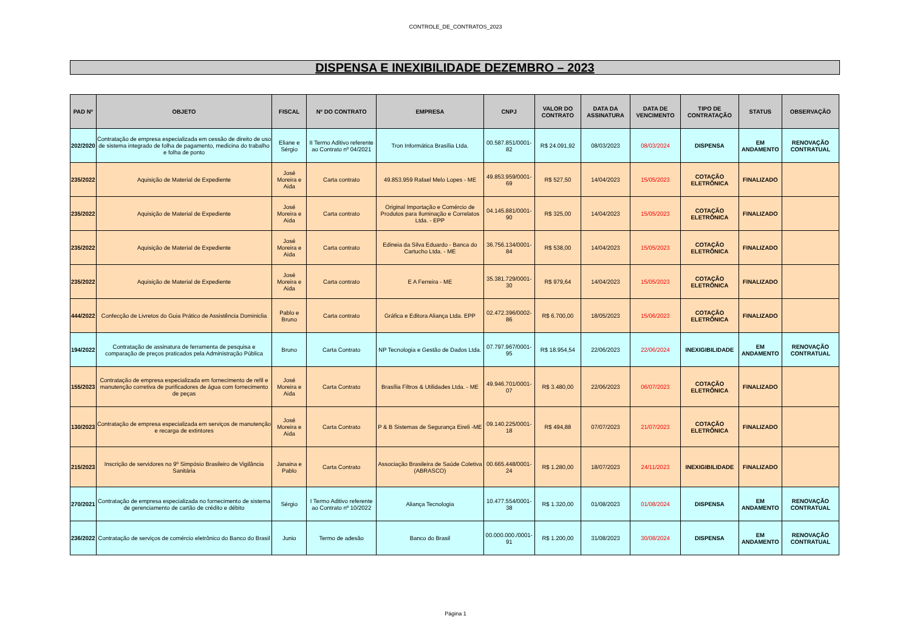CONTROLE_DE_CONTRATOS_2023
DISPENSA E INEXIBILIDADE DEZEMBRO – 2023
| PAD Nº | OBJETO | FISCAL | Nº DO CONTRATO | EMPRESA | CNPJ | VALOR DO CONTRATO | DATA DA ASSINATURA | DATA DE VENCIMENTO | TIPO DE CONTRATAÇÃO | STATUS | OBSERVAÇÃO |
| --- | --- | --- | --- | --- | --- | --- | --- | --- | --- | --- | --- |
| 202/2020 | Contratação de empresa especializada em cessão de direito de uso de sistema integrado de folha de pagamento, medicina do trabalho e folha de ponto | Eliane e Sérgio | II Termo Aditivo referente ao Contrato nº 04/2021 | Tron Informática Brasília Ltda. | 00.587.851/0001-82 | R$ 24.091,92 | 08/03/2023 | 08/03/2024 | DISPENSA | EM ANDAMENTO | RENOVAÇÃO CONTRATUAL |
| 235/2022 | Aquisição de Material de Expediente | José Moreira e Aida | Carta contrato | 49.853.959 Rafael Melo Lopes - ME | 49.853.959/0001-69 | R$ 527,50 | 14/04/2023 | 15/05/2023 | COTAÇÃO ELETRÔNICA | FINALIZADO | |
| 235/2022 | Aquisição de Material de Expediente | José Moreira e Aida | Carta contrato | Original Importação e Comércio de Produtos para Iluminação e Correlatos Ltda. - EPP | 04.145.881/0001-90 | R$ 325,00 | 14/04/2023 | 15/05/2023 | COTAÇÃO ELETRÔNICA | FINALIZADO | |
| 235/2022 | Aquisição de Material de Expediente | José Moreira e Aida | Carta contrato | Edineia da Silva Eduardo - Banca do Cartucho Ltda. - ME | 36.756.134/0001-84 | R$ 538,00 | 14/04/2023 | 15/05/2023 | COTAÇÃO ELETRÔNICA | FINALIZADO | |
| 235/2022 | Aquisição de Material de Expediente | José Moreira e Aida | Carta contrato | E A Ferreira - ME | 35.381.729/0001-30 | R$ 979,64 | 14/04/2023 | 15/05/2023 | COTAÇÃO ELETRÔNICA | FINALIZADO | |
| 444/2022 | Confecção de Livretos do Guia Prático de Assistência Dominiclia | Pablo e Bruno | Carta contrato | Gráfica e Editora Aliança Ltda. EPP | 02.472.396/0002-86 | R$ 6.700,00 | 18/05/2023 | 15/06/2023 | COTAÇÃO ELETRÔNICA | FINALIZADO | |
| 194/2022 | Contratação de assinatura de ferramenta de pesquisa e comparação de preços praticados pela Administração Pública | Bruno | Carta Contrato | NP Tecnologia e Gestão de Dados Ltda. | 07.797.967/0001-95 | R$ 18.954,54 | 22/06/2023 | 22/06/2024 | INEXIGIBILIDADE | EM ANDAMENTO | RENOVAÇÃO CONTRATUAL |
| 155/2023 | Contratação de empresa especializada em fornecimento de refil e manutenção corretiva de purificadores de água com fornecimento de peças | José Moreira e Aida | Carta Contrato | Brasília Filtros & Utilidades Ltda. - ME | 49.946.701/0001-07 | R$ 3.480,00 | 22/06/2023 | 06/07/2023 | COTAÇÃO ELETRÔNICA | FINALIZADO | |
| 130/2023 | Contratação de empresa especializada em serviços de manutenção e recarga de extintores | José Moreira e Aida | Carta Contrato | P & B Sistemas de Segurança Eireli -ME | 09.140.225/0001-18 | R$ 494,88 | 07/07/2023 | 21/07/2023 | COTAÇÃO ELETRÔNICA | FINALIZADO | |
| 215/2023 | Inscrição de servidores no 9º Simpósio Brasileiro de Vigilância Sanitária | Janaina e Pablo | Carta Contrato | Associação Brasileira de Saúde Coletiva (ABRASCO) | 00.665.448/0001-24 | R$ 1.280,00 | 18/07/2023 | 24/11/2023 | INEXIGIBILIDADE | FINALIZADO | |
| 270/2021 | Contratação de empresa especializada no fornecimento de sistema de gerenciamento de cartão de crédito e débito | Sérgio | I Termo Aditivo referente ao Contrato nº 10/2022 | Aliança Tecnologia | 10.477.554/0001-38 | R$ 1.320,00 | 01/08/2023 | 01/08/2024 | DISPENSA | EM ANDAMENTO | RENOVAÇÃO CONTRATUAL |
| 236/2022 | Contratação de serviços de comércio eletrônico do Banco do Brasil | Junio | Termo de adesão | Banco do Brasil | 00.000.000./0001-91 | R$ 1.200,00 | 31/08/2023 | 30/08/2024 | DISPENSA | EM ANDAMENTO | RENOVAÇÃO CONTRATUAL |
Página 1